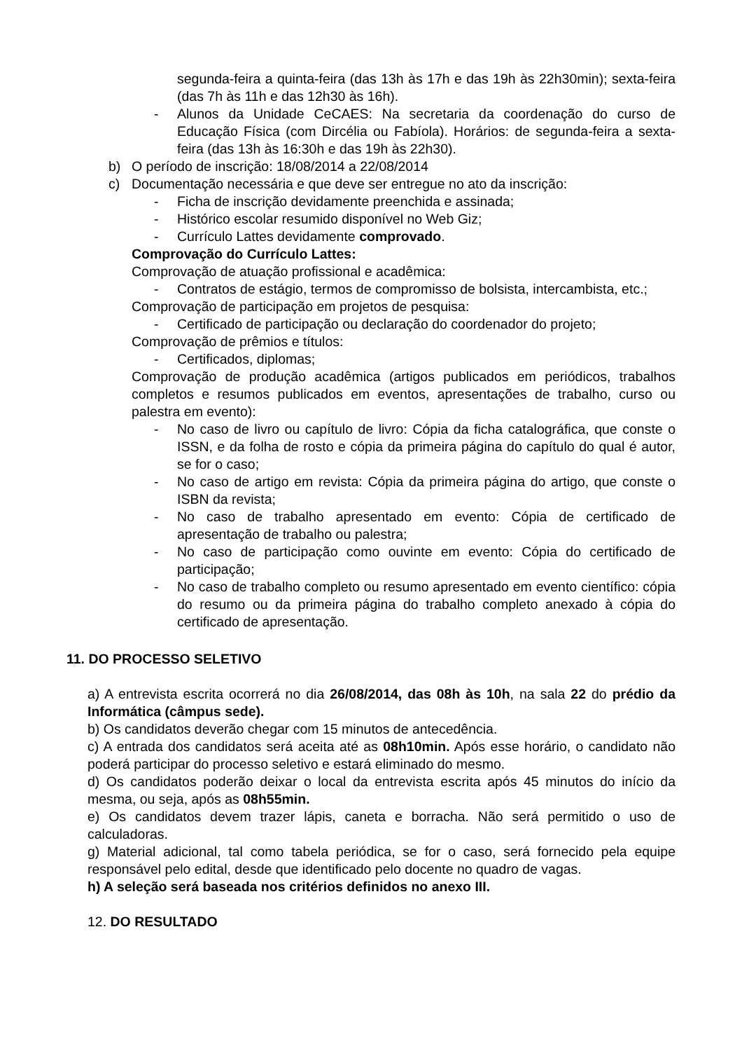segunda-feira a quinta-feira (das 13h às 17h e das 19h às 22h30min); sexta-feira (das 7h às 11h e das 12h30 às 16h).
- Alunos da Unidade CeCAES: Na secretaria da coordenação do curso de Educação Física (com Dircélia ou Fabíola). Horários: de segunda-feira a sexta-feira (das 13h às 16:30h e das 19h às 22h30).
b) O período de inscrição: 18/08/2014 a 22/08/2014
c) Documentação necessária e que deve ser entregue no ato da inscrição:
- Ficha de inscrição devidamente preenchida e assinada;
- Histórico escolar resumido disponível no Web Giz;
- Currículo Lattes devidamente comprovado.
Comprovação do Currículo Lattes:
Comprovação de atuação profissional e acadêmica:
- Contratos de estágio, termos de compromisso de bolsista, intercambista, etc.;
Comprovação de participação em projetos de pesquisa:
- Certificado de participação ou declaração do coordenador do projeto;
Comprovação de prêmios e títulos:
- Certificados, diplomas;
Comprovação de produção acadêmica (artigos publicados em periódicos, trabalhos completos e resumos publicados em eventos, apresentações de trabalho, curso ou palestra em evento):
- No caso de livro ou capítulo de livro: Cópia da ficha catalográfica, que conste o ISSN, e da folha de rosto e cópia da primeira página do capítulo do qual é autor, se for o caso;
- No caso de artigo em revista: Cópia da primeira página do artigo, que conste o ISBN da revista;
- No caso de trabalho apresentado em evento: Cópia de certificado de apresentação de trabalho ou palestra;
- No caso de participação como ouvinte em evento: Cópia do certificado de participação;
- No caso de trabalho completo ou resumo apresentado em evento científico: cópia do resumo ou da primeira página do trabalho completo anexado à cópia do certificado de apresentação.
11. DO PROCESSO SELETIVO
a) A entrevista escrita ocorrerá no dia 26/08/2014, das 08h às 10h, na sala 22 do prédio da Informática (câmpus sede).
b) Os candidatos deverão chegar com 15 minutos de antecedência.
c) A entrada dos candidatos será aceita até as 08h10min. Após esse horário, o candidato não poderá participar do processo seletivo e estará eliminado do mesmo.
d) Os candidatos poderão deixar o local da entrevista escrita após 45 minutos do início da mesma, ou seja, após as 08h55min.
e) Os candidatos devem trazer lápis, caneta e borracha. Não será permitido o uso de calculadoras.
g) Material adicional, tal como tabela periódica, se for o caso, será fornecido pela equipe responsável pelo edital, desde que identificado pelo docente no quadro de vagas.
h) A seleção será baseada nos critérios definidos no anexo III.
12. DO RESULTADO